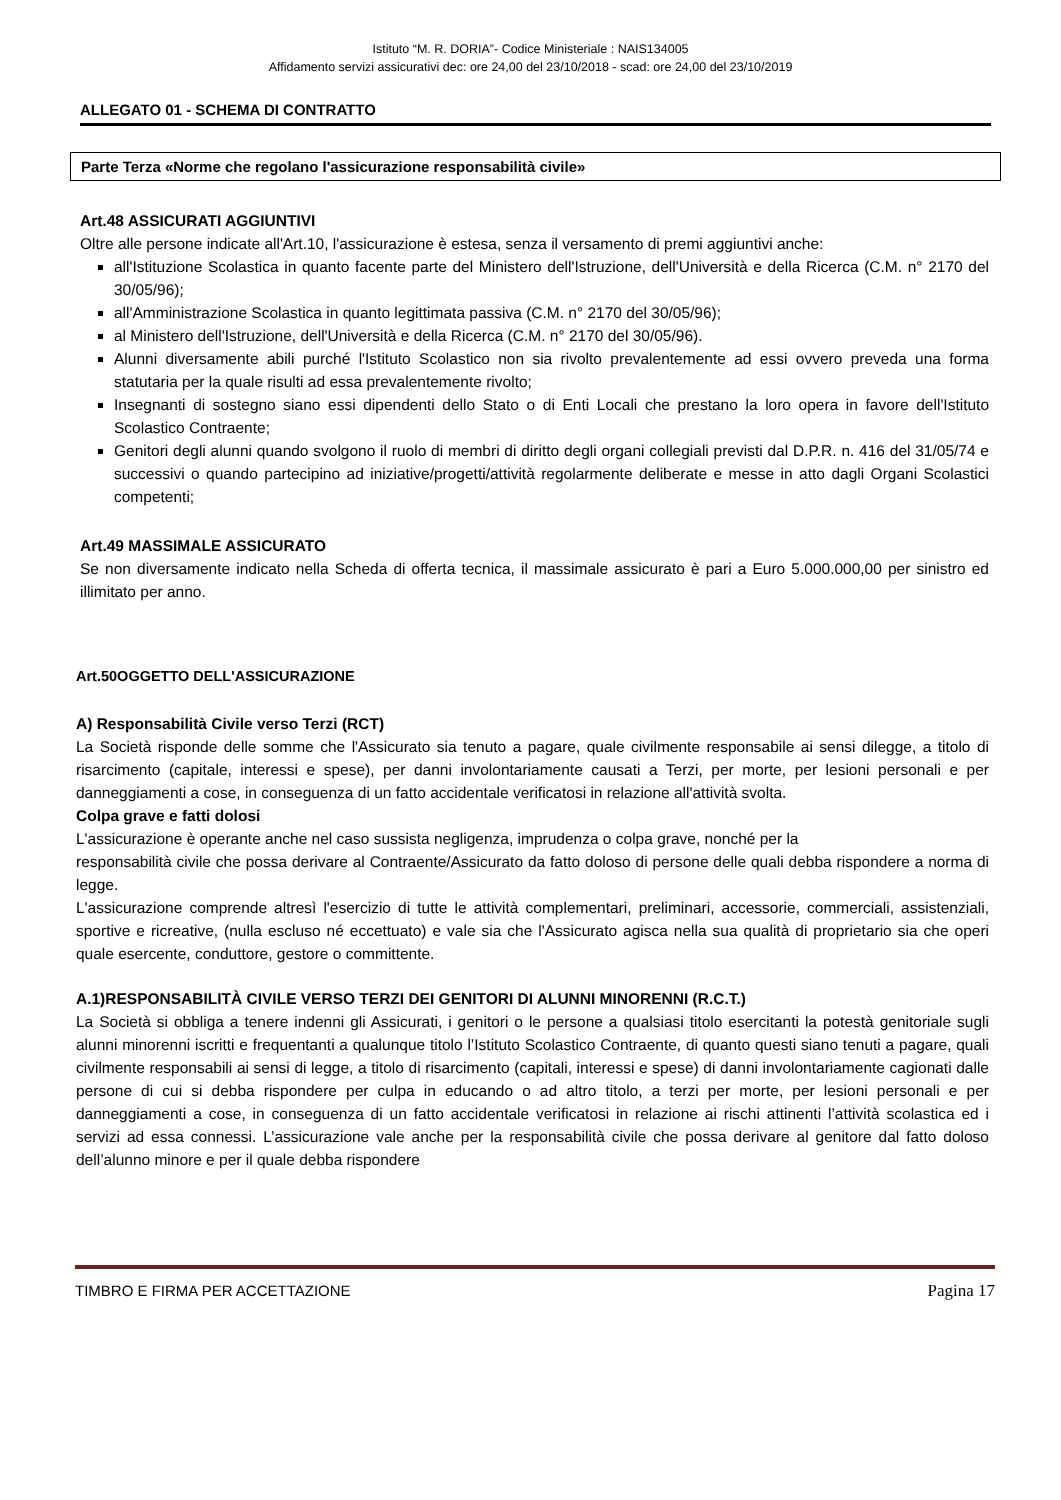Istituto “M. R. DORIA”- Codice Ministeriale : NAIS134005
Affidamento servizi assicurativi dec: ore 24,00 del 23/10/2018 - scad: ore 24,00 del 23/10/2019
ALLEGATO 01 - SCHEMA DI CONTRATTO
Parte Terza «Norme che regolano l'assicurazione responsabilità civile»
Art.48 ASSICURATI AGGIUNTIVI
Oltre alle persone indicate all'Art.10, l'assicurazione è estesa, senza il versamento di premi aggiuntivi anche:
all'Istituzione Scolastica in quanto facente parte del Ministero dell'Istruzione, dell'Università e della Ricerca (C.M. n° 2170 del 30/05/96);
all'Amministrazione Scolastica in quanto legittimata passiva (C.M. n° 2170 del 30/05/96);
al Ministero dell'Istruzione, dell'Università e della Ricerca (C.M. n° 2170 del 30/05/96).
Alunni diversamente abili purché l'Istituto Scolastico non sia rivolto prevalentemente ad essi ovvero preveda una forma statutaria per la quale risulti ad essa prevalentemente rivolto;
Insegnanti di sostegno siano essi dipendenti dello Stato o di Enti Locali che prestano la loro opera in favore dell'Istituto Scolastico Contraente;
Genitori degli alunni quando svolgono il ruolo di membri di diritto degli organi collegiali previsti dal D.P.R. n. 416 del 31/05/74 e successivi o quando partecipino ad iniziative/progetti/attività regolarmente deliberate e messe in atto dagli Organi Scolastici competenti;
Art.49 MASSIMALE ASSICURATO
Se non diversamente indicato nella Scheda di offerta tecnica, il massimale assicurato è pari a Euro 5.000.000,00 per sinistro ed illimitato per anno.
Art.50OGGETTO DELL'ASSICURAZIONE
A) Responsabilità Civile verso Terzi (RCT)
La Società risponde delle somme che l'Assicurato sia tenuto a pagare, quale civilmente responsabile ai sensi dilegge, a titolo di risarcimento (capitale, interessi e spese), per danni involontariamente causati a Terzi, per morte, per lesioni personali e per danneggiamenti a cose, in conseguenza di un fatto accidentale verificatosi in relazione all'attività svolta.
Colpa grave e fatti dolosi
L'assicurazione è operante anche nel caso sussista negligenza, imprudenza o colpa grave, nonché per la
responsabilità civile che possa derivare al Contraente/Assicurato da fatto doloso di persone delle quali debba rispondere a norma di legge.
L'assicurazione comprende altresì l'esercizio di tutte le attività complementari, preliminari, accessorie, commerciali, assistenziali, sportive e ricreative, (nulla escluso né eccettuato) e vale sia che l'Assicurato agisca nella sua qualità di proprietario sia che operi quale esercente, conduttore, gestore o committente.
A.1)RESPONSABILITÀ CIVILE VERSO TERZI DEI GENITORI DI ALUNNI MINORENNI (R.C.T.)
La Società si obbliga a tenere indenni gli Assicurati, i genitori o le persone a qualsiasi titolo esercitanti la potestà genitoriale sugli alunni minorenni iscritti e frequentanti a qualunque titolo l’Istituto Scolastico Contraente, di quanto questi siano tenuti a pagare, quali civilmente responsabili ai sensi di legge, a titolo di risarcimento (capitali, interessi e spese) di danni involontariamente cagionati dalle persone di cui si debba rispondere per culpa in educando o ad altro titolo, a terzi per morte, per lesioni personali e per danneggiamenti a cose, in conseguenza di un fatto accidentale verificatosi in relazione ai rischi attinenti l’attività scolastica ed i servizi ad essa connessi. L’assicurazione vale anche per la responsabilità civile che possa derivare al genitore dal fatto doloso dell’alunno minore e per il quale debba rispondere
TIMBRO E FIRMA PER ACCETTAZIONE Pagina 17